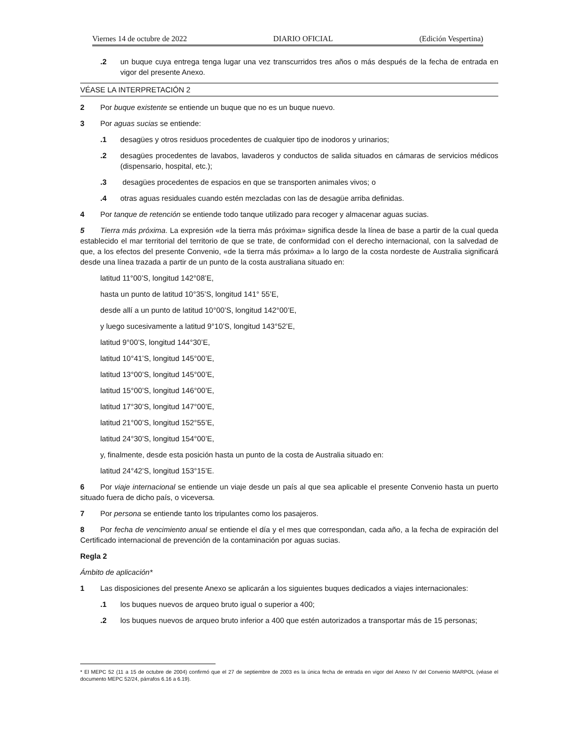Viernes 14 de octubre de 2022 DIARIO OFICIAL (Edición Vespertina)
.2 un buque cuya entrega tenga lugar una vez transcurridos tres años o más después de la fecha de entrada en vigor del presente Anexo.
VÉASE LA INTERPRETACIÓN 2
2 Por buque existente se entiende un buque que no es un buque nuevo.
3 Por aguas sucias se entiende:
.1 desagües y otros residuos procedentes de cualquier tipo de inodoros y urinarios;
.2 desagües procedentes de lavabos, lavaderos y conductos de salida situados en cámaras de servicios médicos (dispensario, hospital, etc.);
.3 desagües procedentes de espacios en que se transporten animales vivos; o
.4 otras aguas residuales cuando estén mezcladas con las de desagüe arriba definidas.
4 Por tanque de retención se entiende todo tanque utilizado para recoger y almacenar aguas sucias.
5 Tierra más próxima. La expresión «de la tierra más próxima» significa desde la línea de base a partir de la cual queda establecido el mar territorial del territorio de que se trate, de conformidad con el derecho internacional, con la salvedad de que, a los efectos del presente Convenio, «de la tierra más próxima» a lo largo de la costa nordeste de Australia significará desde una línea trazada a partir de un punto de la costa australiana situado en:
latitud 11°00’S, longitud 142°08’E,
hasta un punto de latitud 10°35’S, longitud 141° 55’E,
desde allí a un punto de latitud 10°00’S, longitud 142°00’E,
y luego sucesivamente a latitud 9°10’S, longitud 143°52’E,
latitud 9°00’S, longitud 144°30’E,
latitud 10°41’S, longitud 145°00’E,
latitud 13°00’S, longitud 145°00’E,
latitud 15°00’S, longitud 146°00’E,
latitud 17°30’S, longitud 147°00’E,
latitud 21°00’S, longitud 152°55’E,
latitud 24°30’S, longitud 154°00’E,
y, finalmente, desde esta posición hasta un punto de la costa de Australia situado en:
latitud 24°42’S, longitud 153°15’E.
6 Por viaje internacional se entiende un viaje desde un país al que sea aplicable el presente Convenio hasta un puerto situado fuera de dicho país, o viceversa.
7 Por persona se entiende tanto los tripulantes como los pasajeros.
8 Por fecha de vencimiento anual se entiende el día y el mes que correspondan, cada año, a la fecha de expiración del Certificado internacional de prevención de la contaminación por aguas sucias.
Regla 2
Ámbito de aplicación*
1 Las disposiciones del presente Anexo se aplicarán a los siguientes buques dedicados a viajes internacionales:
.1 los buques nuevos de arqueo bruto igual o superior a 400;
.2 los buques nuevos de arqueo bruto inferior a 400 que estén autorizados a transportar más de 15 personas;
* El MEPC 52 (11 a 15 de octubre de 2004) confirmó que el 27 de septiembre de 2003 es la única fecha de entrada en vigor del Anexo IV del Convenio MARPOL (véase el documento MEPC 52/24, párrafos 6.16 a 6.19).